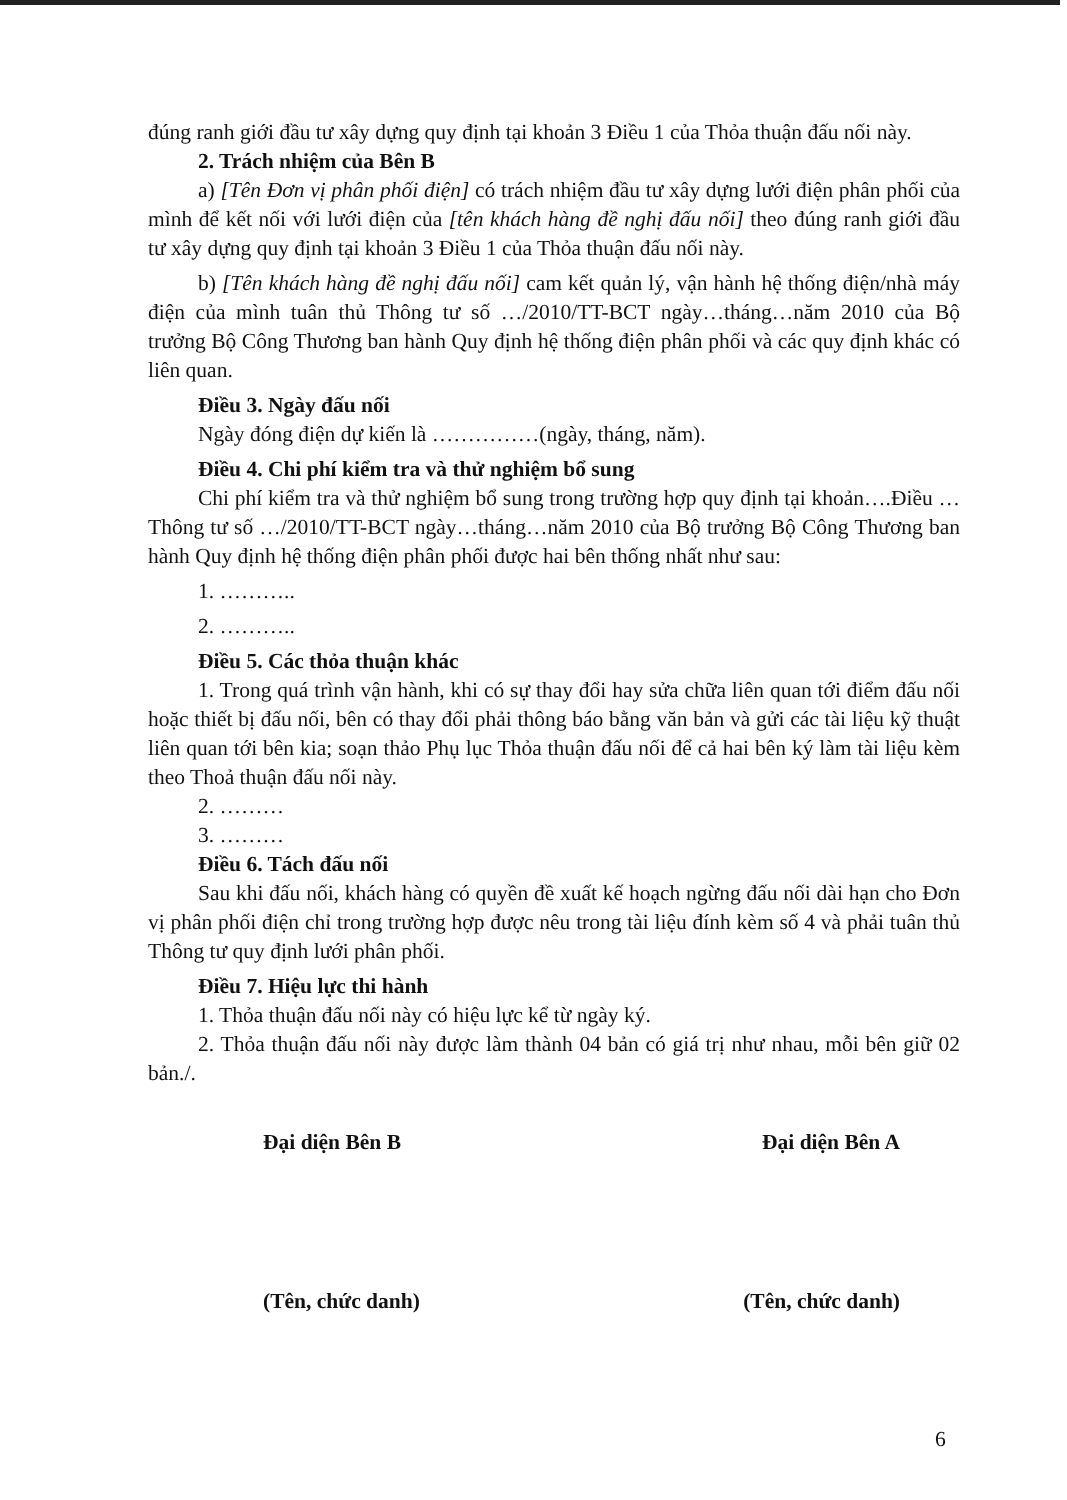đúng ranh giới đầu tư xây dựng quy định tại khoản 3 Điều 1 của Thỏa thuận đấu nối này.
2. Trách nhiệm của Bên B
a) [Tên Đơn vị phân phối điện] có trách nhiệm đầu tư xây dựng lưới điện phân phối của mình để kết nối với lưới điện của [tên khách hàng đề nghị đấu nối] theo đúng ranh giới đầu tư xây dựng quy định tại khoản 3 Điều 1 của Thỏa thuận đấu nối này.
b) [Tên khách hàng đề nghị đấu nối] cam kết quản lý, vận hành hệ thống điện/nhà máy điện của mình tuân thủ Thông tư số …/2010/TT-BCT ngày…tháng…năm 2010 của Bộ trưởng Bộ Công Thương ban hành Quy định hệ thống điện phân phối và các quy định khác có liên quan.
Điều 3. Ngày đấu nối
Ngày đóng điện dự kiến là ……………(ngày, tháng, năm).
Điều 4. Chi phí kiểm tra và thử nghiệm bổ sung
Chi phí kiểm tra và thử nghiệm bổ sung trong trường hợp quy định tại khoản….Điều …Thông tư số …/2010/TT-BCT ngày…tháng…năm 2010 của Bộ trưởng Bộ Công Thương ban hành Quy định hệ thống điện phân phối được hai bên thống nhất như sau:
1. ………..
2. ………..
Điều 5. Các thỏa thuận khác
1. Trong quá trình vận hành, khi có sự thay đổi hay sửa chữa liên quan tới điểm đấu nối hoặc thiết bị đấu nối, bên có thay đổi phải thông báo bằng văn bản và gửi các tài liệu kỹ thuật liên quan tới bên kia; soạn thảo Phụ lục Thỏa thuận đấu nối để cả hai bên ký làm tài liệu kèm theo Thoả thuận đấu nối này.
2. ………
3. ………
Điều 6. Tách đấu nối
Sau khi đấu nối, khách hàng có quyền đề xuất kế hoạch ngừng đấu nối dài hạn cho Đơn vị phân phối điện chỉ trong trường hợp được nêu trong tài liệu đính kèm số 4 và phải tuân thủ Thông tư quy định lưới phân phối.
Điều 7. Hiệu lực thi hành
1. Thỏa thuận đấu nối này có hiệu lực kể từ ngày ký.
2. Thỏa thuận đấu nối này được làm thành 04 bản có giá trị như nhau, mỗi bên giữ 02 bản./.
Đại diện Bên B Đại diện Bên A
(Tên, chức danh) (Tên, chức danh)
6